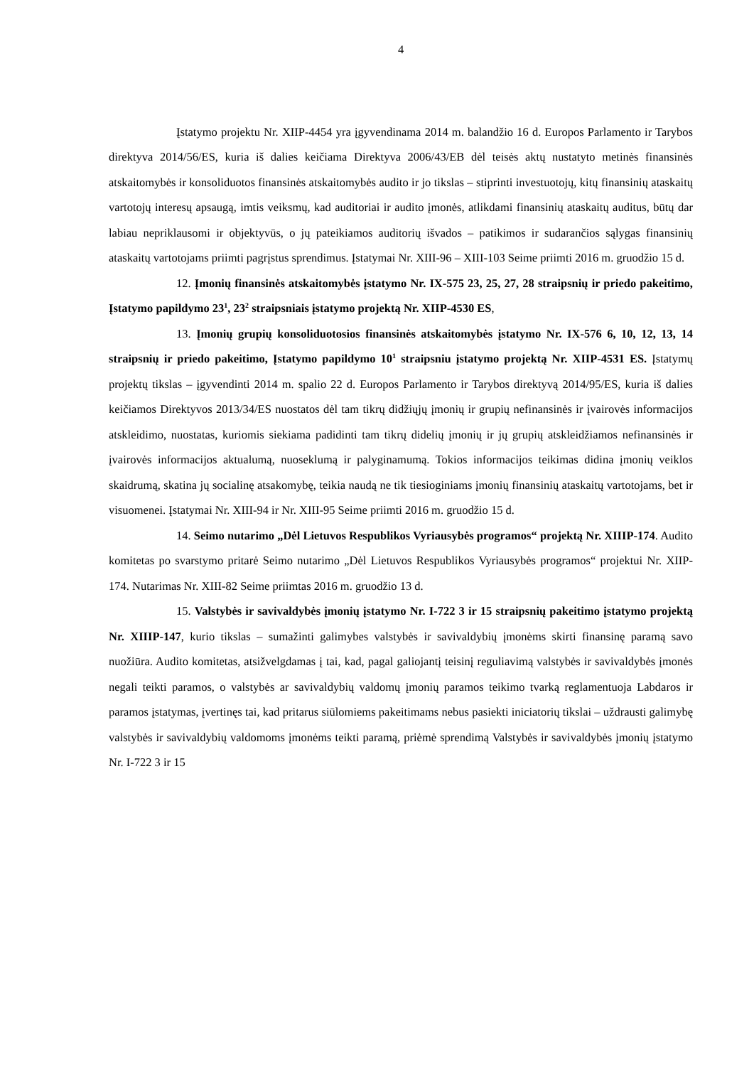4
Įstatymo projektu Nr. XIIP-4454 yra įgyvendinama 2014 m. balandžio 16 d. Europos Parlamento ir Tarybos direktyva 2014/56/ES, kuria iš dalies keičiama Direktyva 2006/43/EB dėl teisės aktų nustatyto metinės finansinės atskaitomybės ir konsoliduotos finansinės atskaitomybės audito ir jo tikslas – stiprinti investuotojų, kitų finansinių ataskaitų vartotojų interesų apsaugą, imtis veiksmų, kad auditoriai ir audito įmonės, atlikdami finansinių ataskaitų auditus, būtų dar labiau nepriklausomi ir objektyvūs, o jų pateikiamos auditorių išvados – patikimos ir sudarančios sąlygas finansinių ataskaitų vartotojams priimti pagrįstus sprendimus. Įstatymai Nr. XIII-96 – XIII-103 Seime priimti 2016 m. gruodžio 15 d.
12. Įmonių finansinės atskaitomybės įstatymo Nr. IX-575 23, 25, 27, 28 straipsnių ir priedo pakeitimo, Įstatymo papildymo 23<sup>1</sup>, 23<sup>2</sup> straipsniais įstatymo projektą Nr. XIIP-4530 ES,
13. Įmonių grupių konsoliduotosios finansinės atskaitomybės įstatymo Nr. IX-576 6, 10, 12, 13, 14 straipsnių ir priedo pakeitimo, Įstatymo papildymo 10<sup>1</sup> straipsniu įstatymo projektą Nr. XIIP-4531 ES. Įstatymų projektų tikslas – įgyvendinti 2014 m. spalio 22 d. Europos Parlamento ir Tarybos direktyvą 2014/95/ES, kuria iš dalies keičiamos Direktyvos 2013/34/ES nuostatos dėl tam tikrų didžiųjų įmonių ir grupių nefinansinės ir įvairovės informacijos atskleidimo, nuostatas, kuriomis siekiama padidinti tam tikrų didelių įmonių ir jų grupių atskleidžiamos nefinansinės ir įvairovės informacijos aktualumą, nuoseklumą ir palyginamumą. Tokios informacijos teikimas didina įmonių veiklos skaidrumą, skatina jų socialinę atsakomybę, teikia naudą ne tik tiesioginiams įmonių finansinių ataskaitų vartotojams, bet ir visuomenei. Įstatymai Nr. XIII-94 ir Nr. XIII-95 Seime priimti 2016 m. gruodžio 15 d.
14. Seimo nutarimo „Dėl Lietuvos Respublikos Vyriausybės programos“ projektą Nr. XIIIP-174. Audito komitetas po svarstymo pritarė Seimo nutarimo „Dėl Lietuvos Respublikos Vyriausybės programos“ projektui Nr. XIIP-174. Nutarimas Nr. XIII-82 Seime priimtas 2016 m. gruodžio 13 d.
15. Valstybės ir savivaldybės įmonių įstatymo Nr. I-722 3 ir 15 straipsnių pakeitimo įstatymo projektą Nr. XIIIP-147, kurio tikslas – sumažinti galimybes valstybės ir savivaldybių įmonėms skirti finansinę paramą savo nuožiūra. Audito komitetas, atsižvelgdamas į tai, kad, pagal galiojantį teisinį reguliavimą valstybės ir savivaldybės įmonės negali teikti paramos, o valstybės ar savivaldybių valdomų įmonių paramos teikimo tvarką reglamentuoja Labdaros ir paramos įstatymas, įvertinęs tai, kad pritarus siūlomiems pakeitimams nebus pasiekti iniciatorių tikslai – uždrausti galimybę valstybės ir savivaldybių valdomoms įmonėms teikti paramą, priėmė sprendimą Valstybės ir savivaldybės įmonių įstatymo Nr. I-722 3 ir 15